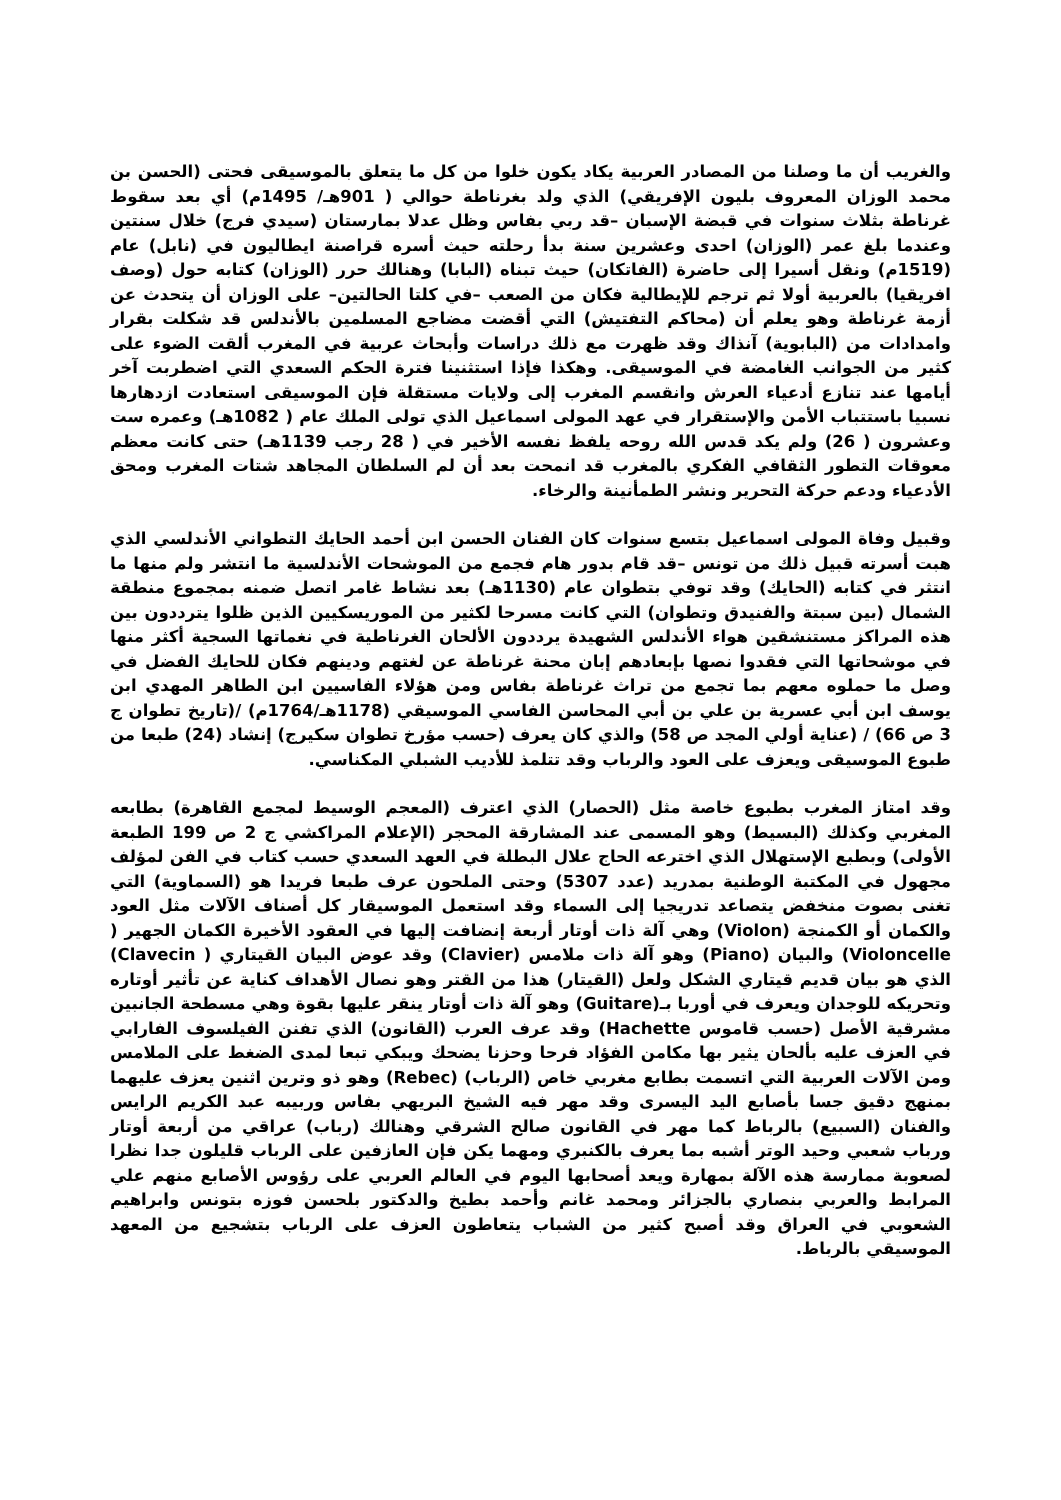والغريب أن ما وصلنا من المصادر العربية يكاد يكون خلوا من كل ما يتعلق بالموسيقى فحتى (الحسن بن محمد الوزان المعروف بليون الإفريقي) الذي ولد بغرناطة حوالي ( 901هـ/ 1495م) أي بعد سقوط غرناطة بثلاث سنوات في قبضة الإسبان –قد ربي بفاس وظل عدلا بمارستان (سيدي فرج) خلال سنتين وعندما بلغ عمر (الوزان) احدى وعشرين سنة بدأ رحلته حيث أسره قراصنة ايطاليون في (نابل) عام (1519م) ونقل أسيرا إلى حاضرة (الفاتكان) حيث تبناه (البابا) وهنالك حرر (الوزان) كتابه حول (وصف افريقيا) بالعربية أولا ثم ترجم للإيطالية فكان من الصعب –في كلتا الحالتين– على الوزان أن يتحدث عن أزمة غرناطة وهو يعلم أن (محاكم التفتيش) التي أقضت مضاجع المسلمين بالأندلس قد شكلت بقرار وامدادات من (البابوية) آنذاك وقد ظهرت مع ذلك دراسات وأبحاث عربية في المغرب ألقت الضوء على كثير من الجوانب الغامضة في الموسيقى. وهكذا فإذا استثنينا فترة الحكم السعدي التي اضطربت آخر أيامها عند تنازع أدعياء العرش وانقسم المغرب إلى ولايات مستقلة فإن الموسيقى استعادت ازدهارها نسبيا باستتباب الأمن والإستقرار في عهد المولى اسماعيل الذي تولى الملك عام ( 1082هـ) وعمره ست وعشرون ( 26) ولم يكد قدس الله روحه يلفظ نفسه الأخير في ( 28 رجب 1139هـ) حتى كانت معظم معوقات التطور الثقافي الفكري بالمغرب قد انمحت بعد أن لم السلطان المجاهد شتات المغرب ومحق الأدعياء ودعم حركة التحرير ونشر الطمأنينة والرخاء.
وقبيل وفاة المولى اسماعيل بتسع سنوات كان الفنان الحسن ابن أحمد الحايك التطواني الأندلسي الذي هبت أسرته قبيل ذلك من تونس –قد قام بدور هام فجمع من الموشحات الأندلسية ما انتشر ولم منها ما انتثر في كتابه (الحايك) وقد توفي بتطوان عام (1130هـ) بعد نشاط غامر اتصل ضمنه بمجموع منطقة الشمال (بين سبتة والفنيدق وتطوان) التي كانت مسرحا لكثير من الموريسكيين الذين ظلوا يترددون بين هذه المراكز مستنشقين هواء الأندلس الشهيدة يرددون الألحان الغرناطية في نغماتها السجية أكثر منها في موشحاتها التي فقدوا نصها بإبعادهم إبان محنة غرناطة عن لغتهم ودينهم فكان للحايك الفضل في وصل ما حملوه معهم بما تجمع من تراث غرناطة بفاس ومن هؤلاء الفاسيين ابن الطاهر المهدي ابن يوسف ابن أبي عسرية بن علي بن أبي المحاسن الفاسي الموسيقي (1178هـ/1764م) /(تاريخ تطوان ج 3 ص 66) / (عناية أولي المجد ص 58) والذي كان يعرف (حسب مؤرخ تطوان سكيرج) إنشاد (24) طبعا من طبوع الموسيقى ويعزف على العود والرباب وقد تتلمذ للأديب الشبلي المكناسي.
وقد امتاز المغرب بطبوع خاصة مثل (الحصار) الذي اعترف (المعجم الوسيط لمجمع القاهرة) بطابعه المغربي وكذلك (البسيط) وهو المسمى عند المشارقة المحجر (الإعلام المراكشي ج 2 ص 199 الطبعة الأولى) وبطبع الإستهلال الذي اخترعه الحاج علال البطلة في العهد السعدي حسب كتاب في الفن لمؤلف مجهول في المكتبة الوطنية بمدريد (عدد 5307) وحتى الملحون عرف طبعا فريدا هو (السماوية) التي تغنى بصوت منخفض يتصاعد تدريجيا إلى السماء وقد استعمل الموسيقار كل أصناف الآلات مثل العود والكمان أو الكمنجة (Violon) وهي آلة ذات أوتار أربعة إنضافت إليها في العقود الأخيرة الكمان الجهير ( Violoncelle) والبيان (Piano) وهو آلة ذات ملامس (Clavier) وقد عوض البيان القيتاري ( Clavecin) الذي هو بيان قديم قيتاري الشكل ولعل (القيتار) هذا من القتر وهو نصال الأهداف كناية عن تأثير أوتاره وتحريكه للوجدان ويعرف في أوربا بـ(Guitare) وهو آلة ذات أوتار ينقر عليها بقوة وهي مسطحة الجانبين مشرقية الأصل (حسب قاموس Hachette) وقد عرف العرب (القانون) الذي تفنن الفيلسوف الفارابي في العزف عليه بألحان يثير بها مكامن الفؤاد فرحا وحزنا يضحك ويبكي تبعا لمدى الضغط على الملامس ومن الآلات العربية التي اتسمت بطابع مغربي خاص (الرباب) (Rebec) وهو ذو وترين اثنين يعزف عليهما بمنهج دقيق جسا بأصابع اليد اليسرى وقد مهر فيه الشيخ البريهي بفاس وربيبه عبد الكريم الرايس والفنان (السبيع) بالرباط كما مهر في القانون صالح الشرقي وهنالك (رباب) عراقي من أربعة أوتار ورباب شعبي وحيد الوتر أشبه بما يعرف بالكنبري ومهما يكن فإن العازفين على الرباب قليلون جدا نظرا لصعوبة ممارسة هذه الآلة بمهارة ويعد أصحابها اليوم في العالم العربي على رؤوس الأصابع منهم علي المرابط والعربي بنصاري بالجزائر ومحمد غانم وأحمد بطيخ والدكتور بلحسن فوزه بتونس وابراهيم الشعوبي في العراق وقد أصبح كثير من الشباب يتعاطون العزف على الرباب بتشجيع من المعهد الموسيقي بالرباط.